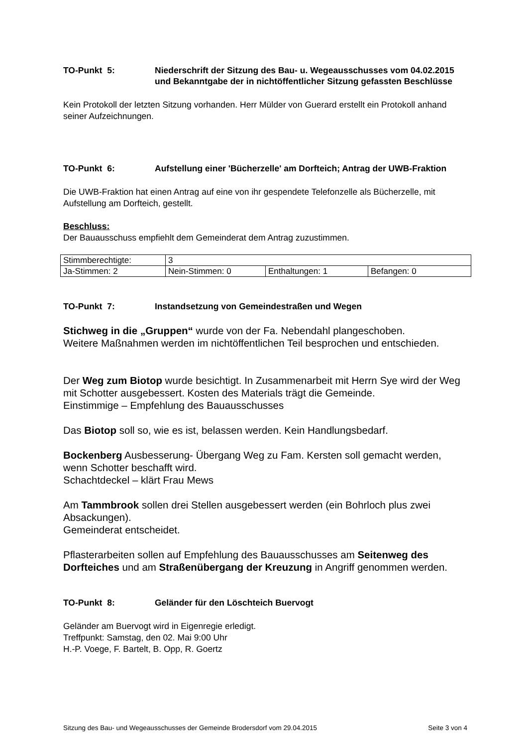TO-Punkt 5: Niederschrift der Sitzung des Bau- u. Wegeausschusses vom 04.02.2015 und Bekanntgabe der in nichtöffentlicher Sitzung gefassten Beschlüsse
Kein Protokoll der letzten Sitzung vorhanden. Herr Mülder von Guerard erstellt ein Protokoll anhand seiner Aufzeichnungen.
TO-Punkt 6: Aufstellung einer 'Bücherzelle' am Dorfteich; Antrag der UWB-Fraktion
Die UWB-Fraktion hat einen Antrag auf eine von ihr gespendete Telefonzelle als Bücherzelle, mit Aufstellung am Dorfteich, gestellt.
Beschluss:
Der Bauausschuss empfiehlt dem Gemeinderat dem Antrag zuzustimmen.
| Stimmberechtigte: | 3 | | |
| Ja-Stimmen: 2 | Nein-Stimmen: 0 | Enthaltungen: 1 | Befangen: 0 |
TO-Punkt 7: Instandsetzung von Gemeindestraßen und Wegen
Stichweg in die „Gruppen“ wurde von der Fa. Nebendahl plangeschoben.
Weitere Maßnahmen werden im nichtöffentlichen Teil besprochen und entschieden.
Der Weg zum Biotop wurde besichtigt. In Zusammenarbeit mit Herrn Sye wird der Weg mit Schotter ausgebessert. Kosten des Materials trägt die Gemeinde.
Einstimmige – Empfehlung des Bauausschusses
Das Biotop soll so, wie es ist, belassen werden. Kein Handlungsbedarf.
Bockenberg Ausbesserung- Übergang Weg zu Fam. Kersten soll gemacht werden, wenn Schotter beschafft wird.
Schachtdeckel – klärt Frau Mews
Am Tammbrook sollen drei Stellen ausgebessert werden (ein Bohrloch plus zwei Absackungen).
Gemeinderat entscheidet.
Pflasterarbeiten sollen auf Empfehlung des Bauausschusses am Seitenweg des Dorfteiches und am Straßenübergang der Kreuzung in Angriff genommen werden.
TO-Punkt 8: Geländer für den Löschteich Buervogt
Geländer am Buervogt wird in Eigenregie erledigt.
Treffpunkt: Samstag, den 02. Mai 9:00 Uhr
H.-P. Voege, F. Bartelt, B. Opp, R. Goertz
Sitzung des Bau- und Wegeausschusses der Gemeinde Brodersdorf vom 29.04.2015 Seite 3 von 4